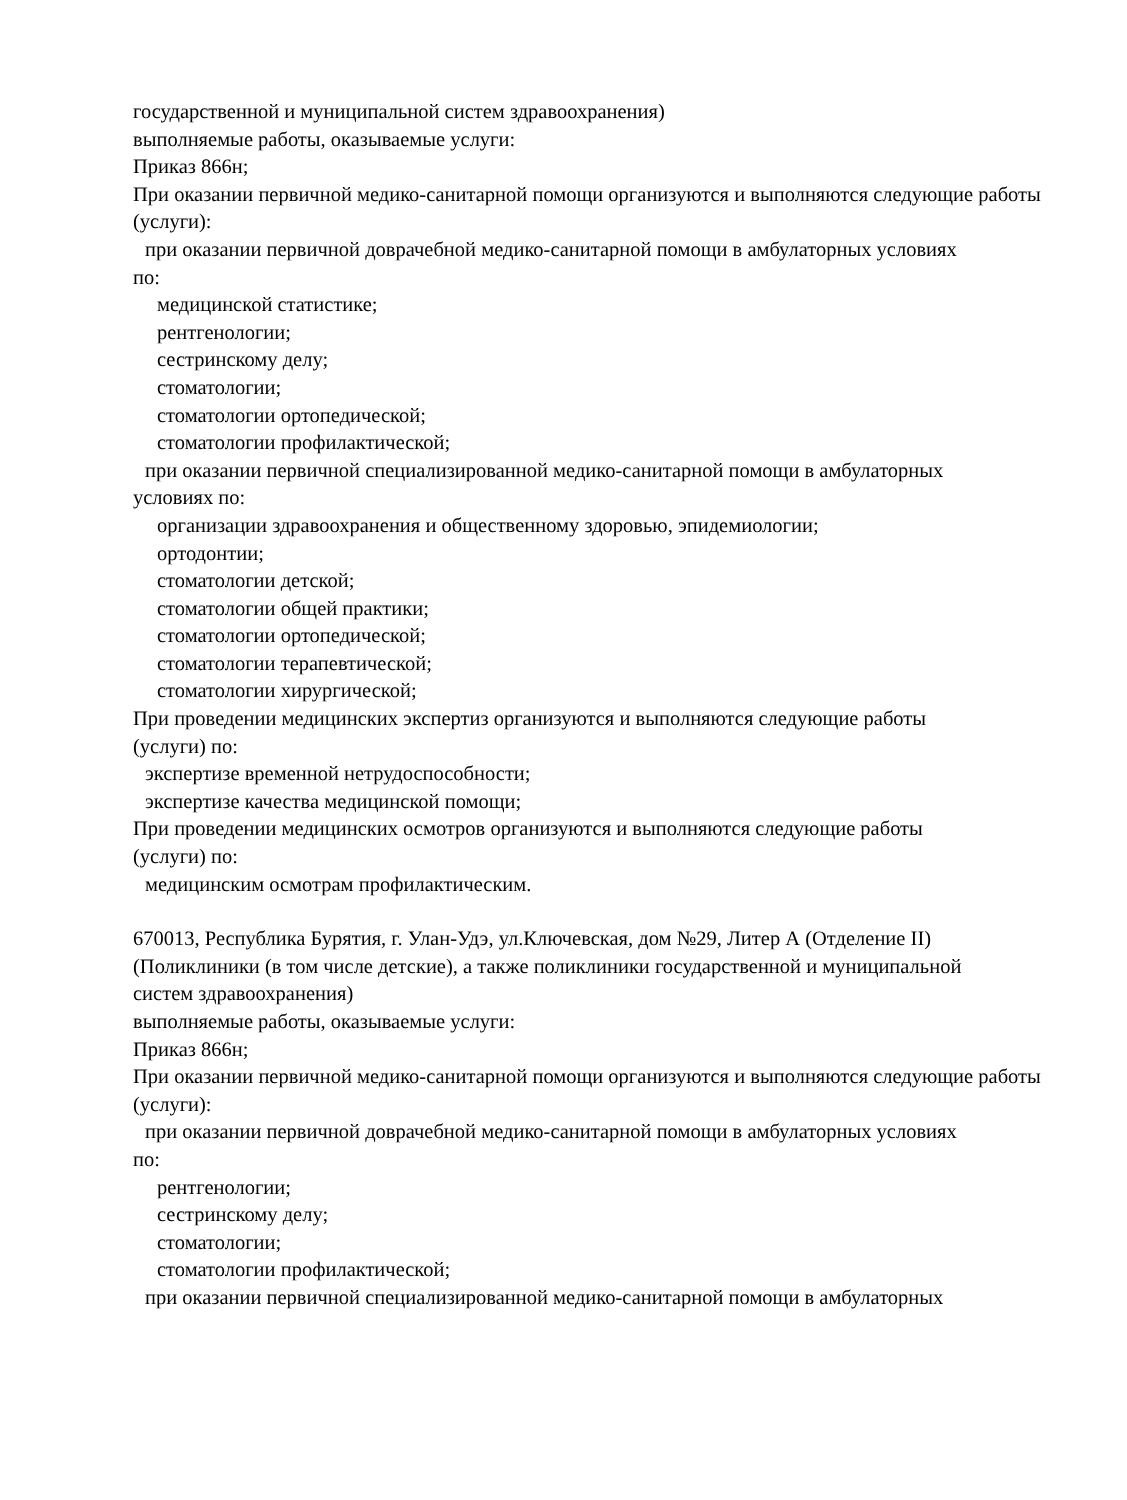государственной и муниципальной систем здравоохранения)
выполняемые работы, оказываемые услуги:
Приказ 866н;
При оказании первичной медико-санитарной помощи организуются и выполняются следующие работы (услуги):
при оказании первичной доврачебной медико-санитарной помощи в амбулаторных условиях
по:
медицинской статистике;
рентгенологии;
сестринскому делу;
стоматологии;
стоматологии ортопедической;
стоматологии профилактической;
при оказании первичной специализированной медико-санитарной помощи в амбулаторных
условиях по:
организации здравоохранения и общественному здоровью, эпидемиологии;
ортодонтии;
стоматологии детской;
стоматологии общей практики;
стоматологии ортопедической;
стоматологии терапевтической;
стоматологии хирургической;
При проведении медицинских экспертиз организуются и выполняются следующие работы
(услуги) по:
экспертизе временной нетрудоспособности;
экспертизе качества медицинской помощи;
При проведении медицинских осмотров организуются и выполняются следующие работы
(услуги) по:
медицинским осмотрам профилактическим.
670013, Республика Бурятия, г. Улан-Удэ, ул.Ключевская, дом №29, Литер А (Отделение II)
(Поликлиники (в том числе детские), а также поликлиники государственной и муниципальной
систем здравоохранения)
выполняемые работы, оказываемые услуги:
Приказ 866н;
При оказании первичной медико-санитарной помощи организуются и выполняются следующие работы (услуги):
при оказании первичной доврачебной медико-санитарной помощи в амбулаторных условиях
по:
рентгенологии;
сестринскому делу;
стоматологии;
стоматологии профилактической;
при оказании первичной специализированной медико-санитарной помощи в амбулаторных